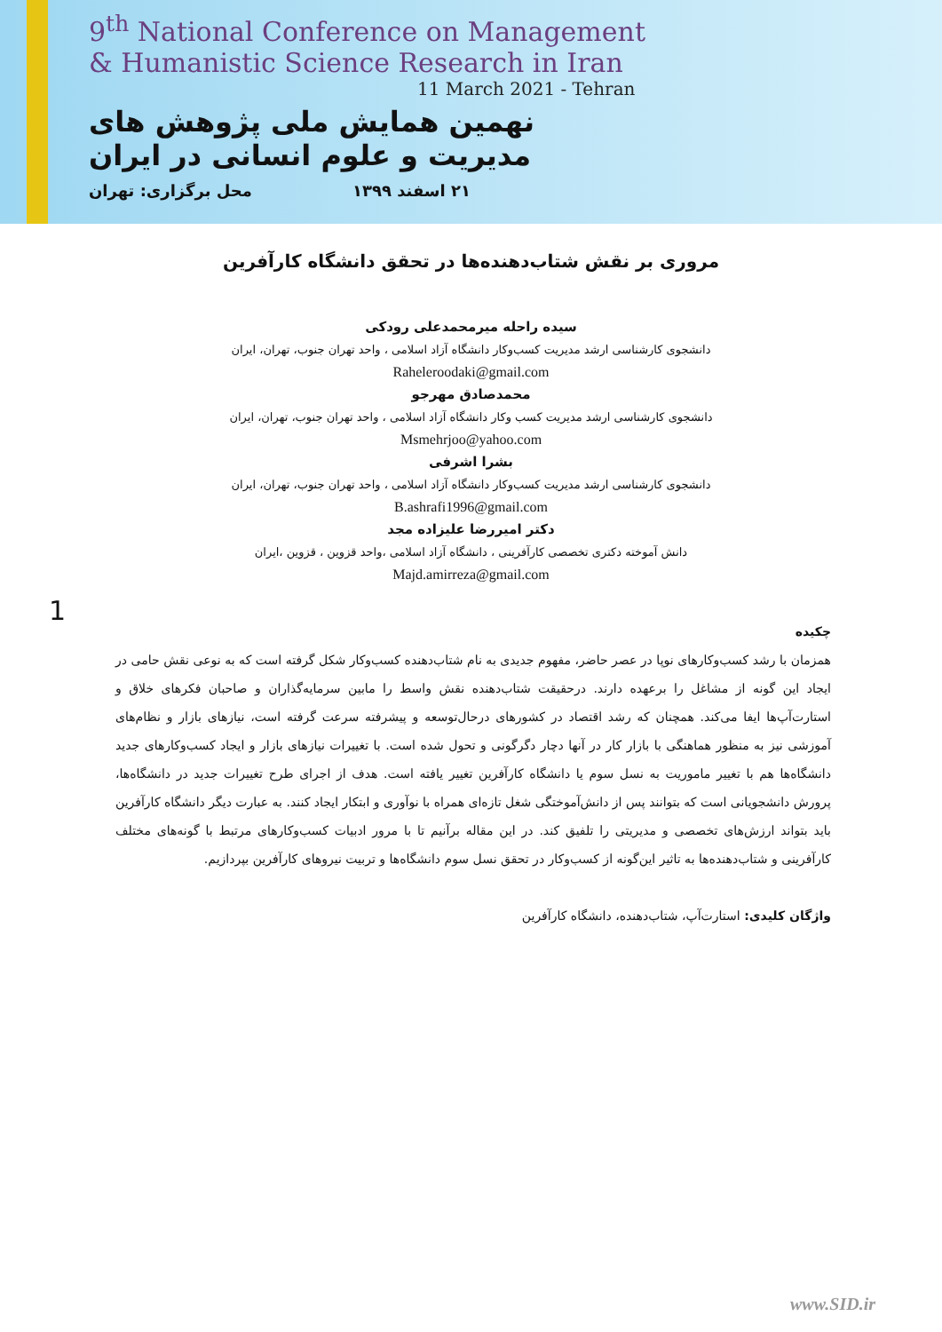9<sup>th</sup> National Conference on Management
& Humanistic Science Research in Iran
11 March 2021 - Tehran
نهمین همایش ملی پژوهش های مدیریت و علوم انسانی در ایران
۲۱ اسفند ۱۳۹۹ محل برگزاری: تهران
مروری بر نقش شتاب‌دهنده‌ها در تحقق دانشگاه کارآفرین
سیده راحله میرمحمدعلی رودکی
دانشجوی کارشناسی ارشد مدیریت کسب‌وکار دانشگاه آزاد اسلامی ، واحد تهران جنوب، تهران، ایران
Raheleroodaki@gmail.com
محمدصادق مهرجو
دانشجوی کارشناسی ارشد مدیریت کسب وکار دانشگاه آزاد اسلامی ، واحد تهران جنوب، تهران، ایران
Msmehrjoo@yahoo.com
بشرا اشرفی
دانشجوی کارشناسی ارشد مدیریت کسب‌وکار دانشگاه آزاد اسلامی ، واحد تهران جنوب، تهران، ایران
B.ashrafi1996@gmail.com
دکتر امیررضا علیزاده مجد
دانش آموخته دکتری تخصصی کارآفرینی ، دانشگاه آزاد اسلامی ،واحد قزوین ، قزوین ،ایران
Majd.amirreza@gmail.com
1
چکیده
همزمان با رشد کسب‌وکارهای نوپا در عصر حاضر، مفهوم جدیدی به نام شتاب‌دهنده کسب‌وکار شکل گرفته است که به نوعی نقش حامی در ایجاد این گونه از مشاغل را برعهده دارند. درحقیقت شتاب‌دهنده نقش واسط را مابین سرمایه‌گذاران و صاحبان فکرهای خلاق و استارت‌آپ‌ها ایفا می‌کند. همچنان که رشد اقتصاد در کشورهای درحال‌توسعه و پیشرفته سرعت گرفته است، نیازهای بازار و نظام‌های آموزشی نیز به منظور هماهنگی با بازار کار در آنها دچار دگرگونی و تحول شده است. با تغییرات نیازهای بازار و ایجاد کسب‌وکارهای جدید دانشگاه‌ها هم با تغییر ماموریت به نسل سوم یا دانشگاه کارآفرین تغییر یافته است. هدف از اجرای طرح تغییرات جدید در دانشگاه‌ها، پرورش دانشجویانی است که بتوانند پس از دانش‌آموختگی شغل تازه‌ای همراه با نوآوری و ابتکار ایجاد کنند. به عبارت دیگر دانشگاه کارآفرین باید بتواند ارزش‌های تخصصی و مدیریتی را تلفیق کند. در این مقاله برآنیم تا با مرور ادبیات کسب‌وکارهای مرتبط با گونه‌های مختلف کارآفرینی و شتاب‌دهنده‌ها به تاثیر این‌گونه از کسب‌وکار در تحقق نسل سوم دانشگاه‌ها و تربیت نیروهای کارآفرین بپردازیم.
واژگان کلیدی: استارت‌آپ، شتاب‌دهنده، دانشگاه کارآفرین
www.SID.ir